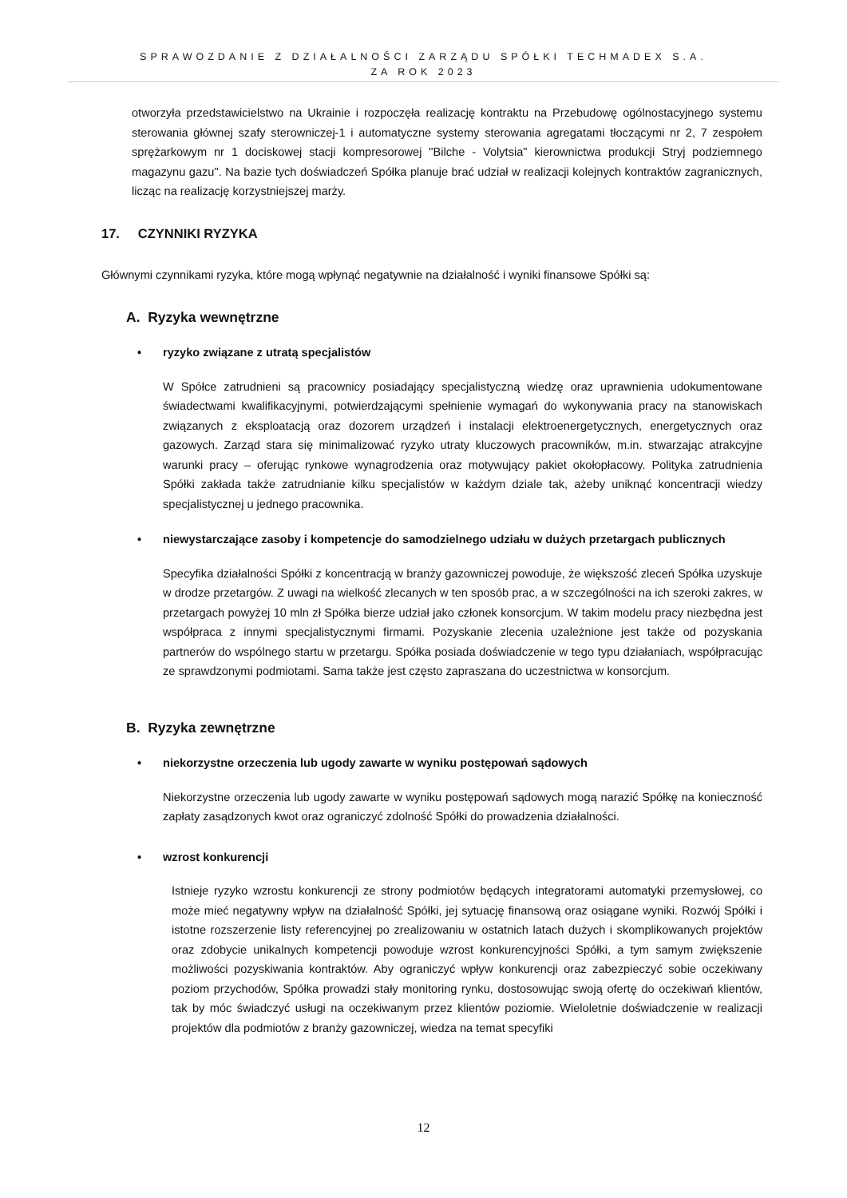SPRAWOZDANIE Z DZIAŁALNOŚCI ZARZĄDU SPÓŁKI TECHMADEX S.A.
ZA ROK 2023
otworzyła przedstawicielstwo na Ukrainie i rozpoczęła realizację kontraktu na Przebudowę ogólnostacyjnego systemu sterowania głównej szafy sterowniczej-1 i automatyczne systemy sterowania agregatami tłoczącymi nr 2, 7 zespołem sprężarkowym nr 1 dociskowej stacji kompresorowej "Bilche - Volytsia" kierownictwa produkcji Stryj podziemnego magazynu gazu". Na bazie tych doświadczeń Spółka planuje brać udział w realizacji kolejnych kontraktów zagranicznych, licząc na realizację korzystniejszej marży.
17. CZYNNIKI RYZYKA
Głównymi czynnikami ryzyka, które mogą wpłynąć negatywnie na działalność i wyniki finansowe Spółki są:
A. Ryzyka wewnętrzne
• ryzyko związane z utratą specjalistów
W Spółce zatrudnieni są pracownicy posiadający specjalistyczną wiedzę oraz uprawnienia udokumentowane świadectwami kwalifikacyjnymi, potwierdzającymi spełnienie wymagań do wykonywania pracy na stanowiskach związanych z eksploatacją oraz dozorem urządzeń i instalacji elektroenergetycznych, energetycznych oraz gazowych. Zarząd stara się minimalizować ryzyko utraty kluczowych pracowników, m.in. stwarzając atrakcyjne warunki pracy – oferując rynkowe wynagrodzenia oraz motywujący pakiet okołopłacowy. Polityka zatrudnienia Spółki zakłada także zatrudnianie kilku specjalistów w każdym dziale tak, ażeby uniknąć koncentracji wiedzy specjalistycznej u jednego pracownika.
• niewystarczające zasoby i kompetencje do samodzielnego udziału w dużych przetargach publicznych
Specyfika działalności Spółki z koncentracją w branży gazowniczej powoduje, że większość zleceń Spółka uzyskuje w drodze przetargów. Z uwagi na wielkość zlecanych w ten sposób prac, a w szczególności na ich szeroki zakres, w przetargach powyżej 10 mln zł Spółka bierze udział jako członek konsorcjum. W takim modelu pracy niezbędna jest współpraca z innymi specjalistycznymi firmami. Pozyskanie zlecenia uzależnione jest także od pozyskania partnerów do wspólnego startu w przetargu. Spółka posiada doświadczenie w tego typu działaniach, współpracując ze sprawdzonymi podmiotami. Sama także jest często zapraszana do uczestnictwa w konsorcjum.
B. Ryzyka zewnętrzne
• niekorzystne orzeczenia lub ugody zawarte w wyniku postępowań sądowych
Niekorzystne orzeczenia lub ugody zawarte w wyniku postępowań sądowych mogą narazić Spółkę na konieczność zapłaty zasądzonych kwot oraz ograniczyć zdolność Spółki do prowadzenia działalności.
• wzrost konkurencji
Istnieje ryzyko wzrostu konkurencji ze strony podmiotów będących integratorami automatyki przemysłowej, co może mieć negatywny wpływ na działalność Spółki, jej sytuację finansową oraz osiągane wyniki. Rozwój Spółki i istotne rozszerzenie listy referencyjnej po zrealizowaniu w ostatnich latach dużych i skomplikowanych projektów oraz zdobycie unikalnych kompetencji powoduje wzrost konkurencyjności Spółki, a tym samym zwiększenie możliwości pozyskiwania kontraktów. Aby ograniczyć wpływ konkurencji oraz zabezpieczyć sobie oczekiwany poziom przychodów, Spółka prowadzi stały monitoring rynku, dostosowując swoją ofertę do oczekiwań klientów, tak by móc świadczyć usługi na oczekiwanym przez klientów poziomie. Wieloletnie doświadczenie w realizacji projektów dla podmiotów z branży gazowniczej, wiedza na temat specyfiki
12